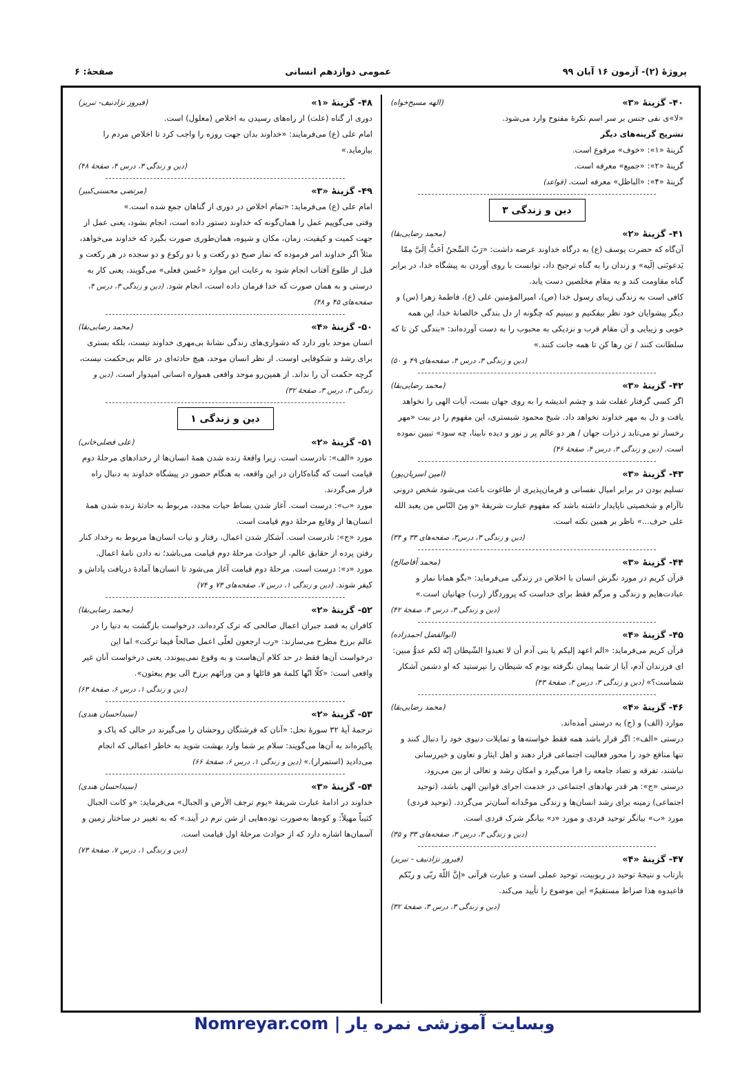پروژهٔ (۲)- آزمون ۱۶ آبان ۹۹ عمومی دوازدهم انسانی صفحهٔ: ۶
۴۰- گزینهٔ «۳» (الهه مسیح‌خواه)
«لا»ی نفی جنس بر سر اسم نکرهٔ مفتوح وارد می‌شود.
تشریح گزینه‌های دیگر
گزینهٔ «۱»: «خوف» مرفوع است.
گزینهٔ «۲»: «جمیع» معرفه است.
گزینهٔ «۴»: «الباطل» معرفه است. (قواعد)
دین و زندگی ۳
۴۱- گزینهٔ «۲» (محمد رضایی‌بقا)
آن‌گاه که حضرت یوسف (ع) به درگاه خداوند عرضه داشت: «رَبّ السِّجنُ اَحَبُّ اِلَیَّ مِمّا یَدعونَنی اِلَیه» و زندان را به گناه ترجیح داد، توانست با روی آوردن به پیشگاه خدا، در برابر گناه مقاومت کند و به مقام مخلصین دست یابد.
کافی است به زندگی زیبای رسول خدا (ص)، امیرالمؤمنین علی (ع)، فاطمهٔ زهرا (س) و دیگر پیشوایان خود نظر بیفکنیم و ببینیم که چگونه از دل بندگی خالصانهٔ خدا، این همه خوبی و زیبایی و آن مقام قرب و نزدیکی به محبوب را به دست آورده‌اند: «بندگی کن تا که سلطانت کنند / تن رها کن تا همه جانت کنند.»
(دین و زندگی ۳، درس ۴، صفحه‌های ۴۹ و ۵۰)
۴۲- گزینهٔ «۳» (محمد رضایی‌بقا)
اگر کسی گرفتار غفلت شد و چشم اندیشه را به روی جهان بست، آیات الهی را نخواهد یافت و دل به مهر خداوند نخواهد داد. شیخ محمود شبستری، این مفهوم را در بیت «مهر رخسار تو می‌تابد ز ذرات جهان / هر دو عالم پر ز نور و دیده نابینا، چه سود» تبیین نموده است. (دین و زندگی ۳، درس ۴، صفحهٔ ۴۶)
۴۳- گزینهٔ «۳» (امین اسریان‌پور)
تسلیم بودن در برابر امیال نفسانی و فرمان‌پذیری از طاغوت باعث می‌شود شخص درونی ناآرام و شخصیتی ناپایدار داشته باشد که مفهوم عبارت شریفهٔ «و مِنَ النّاس من یعبد الله علی حرف...» ناظر بر همین نکته است.
(دین و زندگی ۳، درس۳، صفحه‌های ۳۳ و ۳۴)
۴۴- گزینهٔ «۳» (محمد آقاصالح)
قرآن کریم در مورد نگرش انسان با اخلاص در زندگی می‌فرماید: «بگو همانا نماز و عبادت‌هایم و زندگی و مرگم فقط برای خداست که پروردگار (رب) جهانیان است.»
(دین و زندگی ۳، درس ۴، صفحهٔ ۴۲)
۴۵- گزینهٔ «۴» (ابوالفضل احمدزاده)
قرآن کریم می‌فرماید: «الم اعهد إلیکم یا بنی آدم أن لا تعبدوا الشّیطان إنّه لکم عدوٌّ مبین: ای فرزندان آدم، آیا از شما پیمان نگرفته بودم که شیطان را نپرستید که او دشمن آشکار شماست؟» (دین و زندگی ۳، درس ۴، صفحهٔ ۴۳)
۴۶- گزینهٔ «۴» (محمد رضایی‌بقا)
موارد (الف) و (ج) به درستی آمده‌اند.
درستی «الف»: اگر قرار باشد همه فقط خواسته‌ها و تمایلات دنیوی خود را دنبال کنند و تنها منافع خود را محور فعالیت اجتماعی قرار دهند و اهل ایثار و تعاون و خیررسانی نباشند، تفرقه و تضاد جامعه را فرا می‌گیرد و امکان رشد و تعالی از بین می‌رود.
درستی «ج»: هر قدر نهادهای اجتماعی در خدمت اجرای قوانین الهی باشد، (توحید اجتماعی) زمینه برای رشد انسان‌ها و زندگی موحّدانه آسان‌تر می‌گردد. (توحید فردی)
مورد «ب» بیانگر توحید فردی و مورد «د» بیانگر شرک فردی است.
(دین و زندگی ۳، درس ۳، صفحه‌های ۳۳ و ۳۵)
۴۷- گزینهٔ «۴» (فیروز نژادنیف - تبریز)
بازتاب و نتیجهٔ توحید در ربوبیت، توحید عملی است و عبارت قرآنی «إنَّ اللّهَ ربّی و ربّکم فاعبدوه هذا صراط مستقیمٌ» این موضوع را تأیید می‌کند.
(دین و زندگی ۳، درس ۳، صفحهٔ ۳۲)
۴۸- گزینهٔ «۱» (فیروز نژادنیف- تبریز)
دوری از گناه (علت) از راه‌های رسیدن به اخلاص (معلول) است.
امام علی (ع) می‌فرمایند: «خداوند بدان جهت روزه را واجب کرد تا اخلاص مردم را بیازماید.»
(دین و زندگی ۳، درس ۴، صفحهٔ ۴۸)
۴۹- گزینهٔ «۳» (مرتضی محسنی‌کبیر)
امام علی (ع) می‌فرماید: «تمام اخلاص در دوری از گناهان جمع شده است.»
وقتی می‌گوییم عمل را همان‌گونه که خداوند دستور داده است، انجام بشود، یعنی عمل از جهت کمیت و کیفیت، زمان، مکان و شیوه، همان‌طوری صورت بگیرد که خداوند می‌خواهد، مثلاً اگر خداوند امر فرموده که نماز صبح دو رکعت و با دو رکوع و دو سجده در هر رکعت و قبل از طلوع آفتاب انجام شود به رعایت این موارد «حُسن فعلی» می‌گویند، یعنی کار به درستی و به همان صورت که خدا فرمان داده است، انجام شود. (دین و زندگی ۳، درس ۴، صفحه‌های ۴۵ و ۴۸)
۵۰- گزینهٔ «۴» (محمد رضایی‌بقا)
انسان موحد باور دارد که دشواری‌های زندگی نشانهٔ بی‌مهری خداوند نیست، بلکه بستری برای رشد و شکوفایی اوست. از نظر انسان موحد، هیچ حادثه‌ای در عالم بی‌حکمت نیست، گرچه حکمت آن را نداند. از همین‌رو موحد واقعی همواره انسانی امیدوار است. (دین و زندگی ۳، درس ۳، صفحهٔ ۳۲)
دین و زندگی ۱
۵۱- گزینهٔ «۲» (علی فضلی‌خانی)
مورد «الف»: نادرست است. زیرا واقعهٔ زنده شدن همهٔ انسان‌ها از رخدادهای مرحلهٔ دوم قیامت است که گناه‌کاران در این واقعه، به هنگام حضور در پیشگاه خداوند به دنبال راه فرار می‌گردند.
مورد «ب»: درست است. آغاز شدن بساط حیات مجدد، مربوط به حادثهٔ زنده شدن همهٔ انسان‌ها از وقایع مرحلهٔ دوم قیامت است.
مورد «ج»: نادرست است. آشکار شدن اعمال، رفتار و نیات انسان‌ها مربوط به رخداد کنار رفتن پرده از حقایق عالم، از حوادث مرحلهٔ دوم قیامت می‌باشد؛ نه دادن نامهٔ اعمال.
مورد «د»: درست است. مرحلهٔ دوم قیامت آغاز می‌شود تا انسان‌ها آمادهٔ دریافت پاداش و کیفر شوند. (دین و زندگی ۱، درس ۷، صفحه‌های ۷۳ و ۷۴)
۵۲- گزینهٔ «۲» (محمد رضایی‌بقا)
کافران به قصد جبران اعمال صالحی که ترک کرده‌اند، درخواست بازگشت به دنیا را در عالم برزخ مطرح می‌سازند: «رب ارجعون لعلّی اعمل صالحاً فیما ترکت» اما این درخواست آن‌ها فقط در حد کلام آن‌هاست و به وقوع نمی‌پیوندد. یعنی درخواست آنان غیر واقعی است: «کلّا انّها کلمة هو قائلها و من ورائهم برزخ الی یوم یبعثون».
(دین و زندگی ۱، درس ۶، صفحهٔ ۶۳)
۵۳- گزینهٔ «۲» (سیداحسان هندی)
ترجمهٔ آیهٔ ۳۲ سورهٔ نحل: «آنان که فرشتگان روحشان را می‌گیرند در حالی که پاک و پاکیزه‌اند به آن‌ها می‌گویند: سلام بر شما وارد بهشت شوید به خاطر اعمالی که انجام می‌دادید (استمرار).» (دین و زندگی ۱، درس ۶، صفحهٔ ۶۶)
۵۴- گزینهٔ «۳» (سیداحسان هندی)
خداوند در ادامهٔ عبارت شریفهٔ «یوم ترجف الأرض و الجبال» می‌فرماید: «و کانت الجبال کثیباً مهیلاً: و کوه‌ها به‌صورت توده‌هایی از شن نرم در آیند.» که به تغییر در ساختار زمین و آسمان‌ها اشاره دارد که از حوادث مرحلهٔ اول قیامت است.
(دین و زندگی ۱، درس ۷، صفحهٔ ۷۳)
وبسایت آموزشی نمره یار | Nomreyar.com